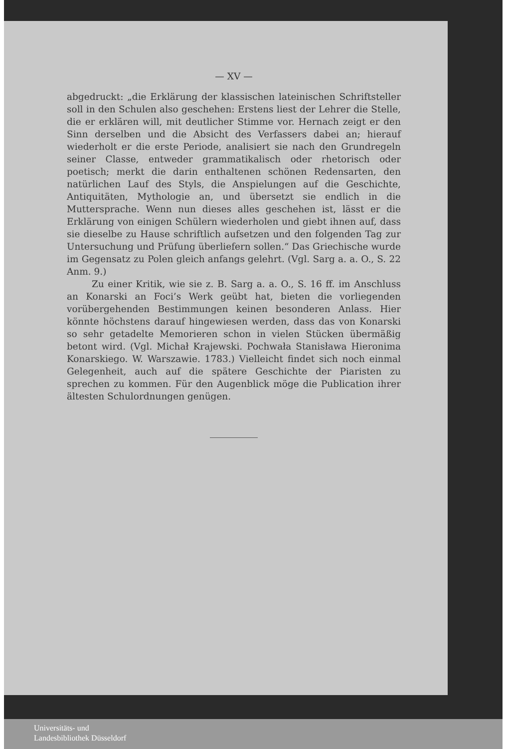— XV —
abgedruckt: „die Erklärung der klassischen lateinischen Schriftsteller soll in den Schulen also geschehen: Erstens liest der Lehrer die Stelle, die er erklären will, mit deutlicher Stimme vor. Hernach zeigt er den Sinn derselben und die Absicht des Verfassers dabei an; hierauf wiederholt er die erste Periode, analisiert sie nach den Grundregeln seiner Classe, entweder grammatikalisch oder rhetorisch oder poetisch; merkt die darin enthaltenen schönen Redensarten, den natürlichen Lauf des Styls, die Anspielungen auf die Geschichte, Antiquitäten, Mythologie an, und übersetzt sie endlich in die Muttersprache. Wenn nun dieses alles geschehen ist, lässt er die Erklärung von einigen Schülern wiederholen und giebt ihnen auf, dass sie dieselbe zu Hause schriftlich aufsetzen und den folgenden Tag zur Untersuchung und Prüfung überliefern sollen.“ Das Griechische wurde im Gegensatz zu Polen gleich anfangs gelehrt. (Vgl. Sarg a. a. O., S. 22 Anm. 9.)
Zu einer Kritik, wie sie z. B. Sarg a. a. O., S. 16 ff. im Anschluss an Konarski an Foci’s Werk geübt hat, bieten die vorliegenden vorübergehenden Bestimmungen keinen besonderen Anlass. Hier könnte höchstens darauf hingewiesen werden, dass das von Konarski so sehr getadelte Memorieren schon in vielen Stücken übermäßig betont wird. (Vgl. Michał Krajewski. Pochwała Stanisława Hieronima Konarskiego. W. Warszawie. 1783.) Vielleicht findet sich noch einmal Gelegenheit, auch auf die spätere Geschichte der Piaristen zu sprechen zu kommen. Für den Augenblick möge die Publication ihrer ältesten Schulordnungen genügen.
Universitäts- und
Landesbibliothek Düsseldorf